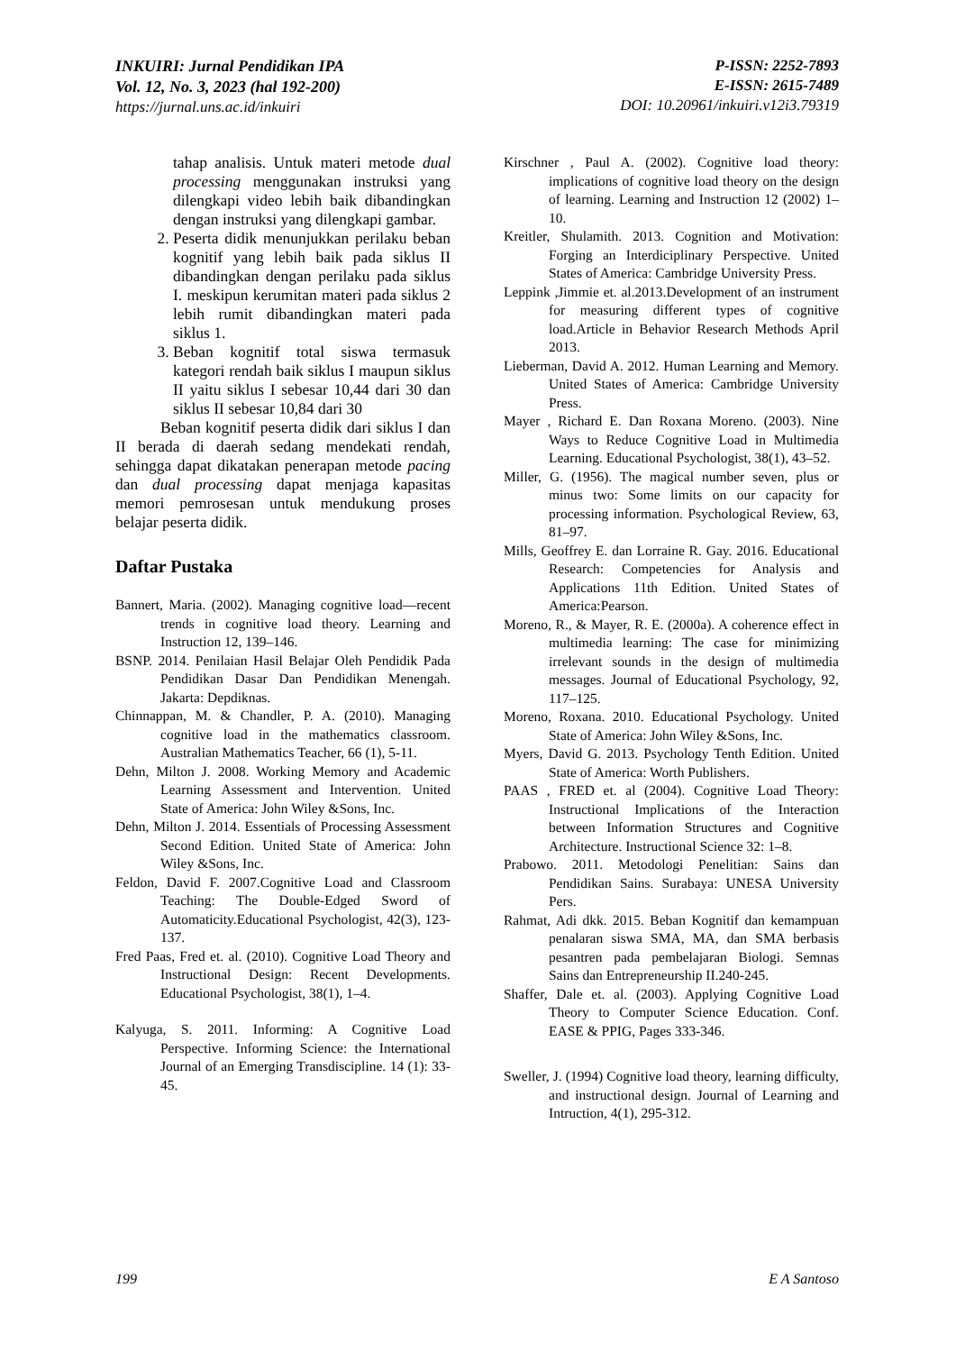INKUIRI: Jurnal Pendidikan IPA
Vol. 12, No. 3, 2023 (hal 192-200)
https://jurnal.uns.ac.id/inkuiri
P-ISSN: 2252-7893
E-ISSN: 2615-7489
DOI: 10.20961/inkuiri.v12i3.79319
tahap analisis. Untuk materi metode dual processing menggunakan instruksi yang dilengkapi video lebih baik dibandingkan dengan instruksi yang dilengkapi gambar.
2. Peserta didik menunjukkan perilaku beban kognitif yang lebih baik pada siklus II dibandingkan dengan perilaku pada siklus I. meskipun kerumitan materi pada siklus 2 lebih rumit dibandingkan materi pada siklus 1.
3. Beban kognitif total siswa termasuk kategori rendah baik siklus I maupun siklus II yaitu siklus I sebesar 10,44 dari 30 dan siklus II sebesar 10,84 dari 30
Beban kognitif peserta didik dari siklus I dan II berada di daerah sedang mendekati rendah, sehingga dapat dikatakan penerapan metode pacing dan dual processing dapat menjaga kapasitas memori pemrosesan untuk mendukung proses belajar peserta didik.
Daftar Pustaka
Bannert, Maria. (2002). Managing cognitive load—recent trends in cognitive load theory. Learning and Instruction 12, 139–146.
BSNP. 2014. Penilaian Hasil Belajar Oleh Pendidik Pada Pendidikan Dasar Dan Pendidikan Menengah. Jakarta: Depdiknas.
Chinnappan, M. & Chandler, P. A. (2010). Managing cognitive load in the mathematics classroom. Australian Mathematics Teacher, 66 (1), 5-11.
Dehn, Milton J. 2008. Working Memory and Academic Learning Assessment and Intervention. United State of America: John Wiley &Sons, Inc.
Dehn, Milton J. 2014. Essentials of Processing Assessment Second Edition. United State of America: John Wiley &Sons, Inc.
Feldon, David F. 2007.Cognitive Load and Classroom Teaching: The Double-Edged Sword of Automaticity.Educational Psychologist, 42(3), 123-137.
Fred Paas, Fred et. al. (2010). Cognitive Load Theory and Instructional Design: Recent Developments. Educational Psychologist, 38(1), 1–4.
Kalyuga, S. 2011. Informing: A Cognitive Load Perspective. Informing Science: the International Journal of an Emerging Transdiscipline. 14 (1): 33-45.
Kirschner , Paul A. (2002). Cognitive load theory: implications of cognitive load theory on the design of learning. Learning and Instruction 12 (2002) 1–10.
Kreitler, Shulamith. 2013. Cognition and Motivation: Forging an Interdiciplinary Perspective. United States of America: Cambridge University Press.
Leppink ,Jimmie et. al.2013.Development of an instrument for measuring different types of cognitive load.Article in Behavior Research Methods April 2013.
Lieberman, David A. 2012. Human Learning and Memory. United States of America: Cambridge University Press.
Mayer , Richard E. Dan Roxana Moreno. (2003). Nine Ways to Reduce Cognitive Load in Multimedia Learning. Educational Psychologist, 38(1), 43–52.
Miller, G. (1956). The magical number seven, plus or minus two: Some limits on our capacity for processing information. Psychological Review, 63, 81–97.
Mills, Geoffrey E. dan Lorraine R. Gay. 2016. Educational Research: Competencies for Analysis and Applications 11th Edition. United States of America:Pearson.
Moreno, R., & Mayer, R. E. (2000a). A coherence effect in multimedia learning: The case for minimizing irrelevant sounds in the design of multimedia messages. Journal of Educational Psychology, 92, 117–125.
Moreno, Roxana. 2010. Educational Psychology. United State of America: John Wiley &Sons, Inc.
Myers, David G. 2013. Psychology Tenth Edition. United State of America: Worth Publishers.
PAAS , FRED et. al (2004). Cognitive Load Theory: Instructional Implications of the Interaction between Information Structures and Cognitive Architecture. Instructional Science 32: 1–8.
Prabowo. 2011. Metodologi Penelitian: Sains dan Pendidikan Sains. Surabaya: UNESA University Pers.
Rahmat, Adi dkk. 2015. Beban Kognitif dan kemampuan penalaran siswa SMA, MA, dan SMA berbasis pesantren pada pembelajaran Biologi. Semnas Sains dan Entrepreneurship II.240-245.
Shaffer, Dale et. al. (2003). Applying Cognitive Load Theory to Computer Science Education. Conf. EASE & PPIG, Pages 333-346.
Sweller, J. (1994) Cognitive load theory, learning difficulty, and instructional design. Journal of Learning and Intruction, 4(1), 295-312.
199 E A Santoso